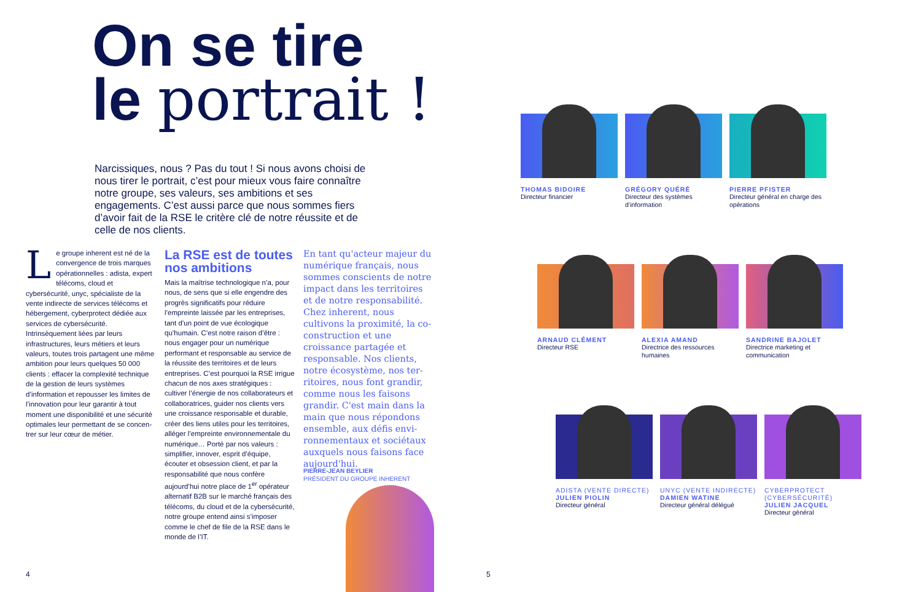On se tire
le portrait !
Narcissiques, nous ? Pas du tout ! Si nous avons choisi de nous tirer le portrait, c’est pour mieux vous faire connaître notre groupe, ses valeurs, ses ambitions et ses engagements. C’est aussi parce que nous sommes fiers d’avoir fait de la RSE le critère clé de notre réussite et de celle de nos clients.
Le groupe inherent est né de la convergence de trois marques opérationnelles : adista, expert télécoms, cloud et cybersécurité, unyc, spécia­liste de la vente indirecte de services télécoms et hébergement, cyberprotect dédiée aux services de cybersécurité. Intrinsèquement liées par leurs infrastructures, leurs métiers et leurs valeurs, toutes trois partagent une même ambition pour leurs quelques 50 000 clients : effacer la complexité technique de la gestion de leurs systèmes d’information et repousser les limites de l’innovation pour leur garantir à tout moment une disponibilité et une sécurité opti­males leur permettant de se concen­trer sur leur cœur de métier.
La RSE est de toutes nos ambitions
Mais la maîtrise technologique n’a, pour nous, de sens que si elle en­gendre des progrès significatifs pour réduire l’empreinte laissée par les en­treprises, tant d’un point de vue éco­logique qu’humain. C’est notre raison d’être : nous engager pour un numé­rique performant et responsable au service de la réussite des territoires et de leurs entreprises. C’est pourquoi la RSE irrigue chacun de nos axes stratégiques : cultiver l’énergie de nos collaborateurs et collaboratrices, guider nos clients vers une crois­sance responsable et durable, créer des liens utiles pour les territoires, alléger l’empreinte environnementale du numérique… Porté par nos valeurs : simplifier, innover, esprit d’équipe, écouter et obsession client, et par la responsabilité que nous confère aujourd’hui notre place de 1<sup>er</sup> opé­rateur alternatif B2B sur le marché français des télécoms, du cloud et de la cybersécurité, notre groupe entend ainsi s’imposer comme le chef de file de la RSE dans le monde de l’IT.
En tant qu'acteur majeur du numérique français, nous sommes conscients de notre impact dans les territoires et de notre responsabilité. Chez inherent, nous cultivons la proximité, la co-construction et une croissance partagée et responsable. Nos clients, notre écosystème, nos ter­ritoires, nous font grandir, comme nous les faisons grandir. C'est main dans la main que nous répondons ensemble, aux défis envi­ronnementaux et sociétaux auxquels nous faisons face aujourd'hui.
PIERRE-JEAN BEYLIER
PRÉSIDENT DU GROUPE INHERENT
4
THOMAS BIDOIRE
Directeur financier
GRÉGORY QUÉRÉ
Directeur des systèmes d’information
PIERRE PFISTER
Directeur général en charge des opérations
ARNAUD CLÉMENT
Directeur RSE
ALEXIA AMAND
Directrice des ressources humaines
SANDRINE BAJOLET
Directrice marketing et communication
ADISTA (VENTE DIRECTE)
JULIEN PIOLIN
Directeur général
UNYC (VENTE INDIRECTE)
DAMIEN WATINE
Directeur général délégué
CYBERPROTECT (CYBERSÉCURITÉ)
JULIEN JACQUEL
Directeur général
5